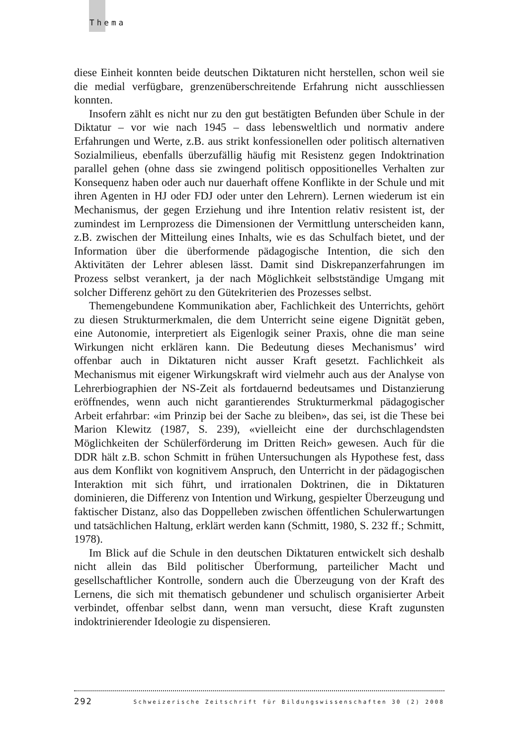Thema
diese Einheit konnten beide deutschen Diktaturen nicht herstellen, schon weil sie die medial verfügbare, grenzenüberschreitende Erfahrung nicht ausschliessen konnten.
Insofern zählt es nicht nur zu den gut bestätigten Befunden über Schule in der Diktatur – vor wie nach 1945 – dass lebensweltlich und normativ andere Erfahrungen und Werte, z.B. aus strikt konfessionellen oder politisch alternativen Sozialmilieus, ebenfalls überzufällig häufig mit Resistenz gegen Indoktrination parallel gehen (ohne dass sie zwingend politisch oppositionelles Verhalten zur Konsequenz haben oder auch nur dauerhaft offene Konflikte in der Schule und mit ihren Agenten in HJ oder FDJ oder unter den Lehrern). Lernen wiederum ist ein Mechanismus, der gegen Erziehung und ihre Intention relativ resistent ist, der zumindest im Lernprozess die Dimensionen der Vermittlung unterscheiden kann, z.B. zwischen der Mitteilung eines Inhalts, wie es das Schulfach bietet, und der Information über die überformende pädagogische Intention, die sich den Aktivitäten der Lehrer ablesen lässt. Damit sind Diskrepanzerfahrungen im Prozess selbst verankert, ja der nach Möglichkeit selbstständige Umgang mit solcher Differenz gehört zu den Gütekriterien des Prozesses selbst.
Themengebundene Kommunikation aber, Fachlichkeit des Unterrichts, gehört zu diesen Strukturmerkmalen, die dem Unterricht seine eigene Dignität geben, eine Autonomie, interpretiert als Eigenlogik seiner Praxis, ohne die man seine Wirkungen nicht erklären kann. Die Bedeutung dieses Mechanismus’ wird offenbar auch in Diktaturen nicht ausser Kraft gesetzt. Fachlichkeit als Mechanismus mit eigener Wirkungskraft wird vielmehr auch aus der Analyse von Lehrerbiographien der NS-Zeit als fortdauernd bedeutsames und Distanzierung eröffnendes, wenn auch nicht garantierendes Strukturmerkmal pädagogischer Arbeit erfahrbar: «im Prinzip bei der Sache zu bleiben», das sei, ist die These bei Marion Klewitz (1987, S. 239), «vielleicht eine der durchschlagendsten Möglichkeiten der Schülerförderung im Dritten Reich» gewesen. Auch für die DDR hält z.B. schon Schmitt in frühen Untersuchungen als Hypothese fest, dass aus dem Konflikt von kognitivem Anspruch, den Unterricht in der pädagogischen Interaktion mit sich führt, und irrationalen Doktrinen, die in Diktaturen dominieren, die Differenz von Intention und Wirkung, gespielter Überzeugung und faktischer Distanz, also das Doppelleben zwischen öffentlichen Schulerwartungen und tatsächlichen Haltung, erklärt werden kann (Schmitt, 1980, S. 232 ff.; Schmitt, 1978).
Im Blick auf die Schule in den deutschen Diktaturen entwickelt sich deshalb nicht allein das Bild politischer Überformung, parteilicher Macht und gesellschaftlicher Kontrolle, sondern auch die Überzeugung von der Kraft des Lernens, die sich mit thematisch gebundener und schulisch organisierter Arbeit verbindet, offenbar selbst dann, wenn man versucht, diese Kraft zugunsten indoktrinierender Ideologie zu dispensieren.
292 Schweizerische Zeitschrift für Bildungswissenschaften 30 (2) 2008